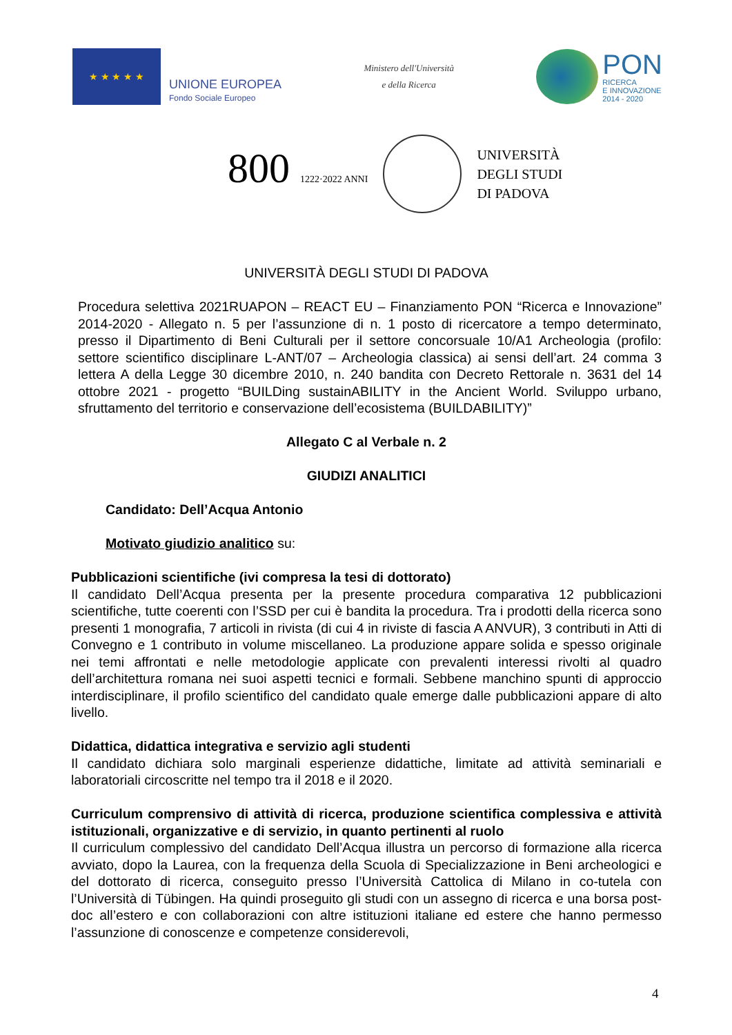★ ★ ★ ★ ★
UNIONE EUROPEA
Fondo Sociale Europeo
Ministero dell'Università
e della Ricerca
PON
RICERCA
E INNOVAZIONE
2014 - 2020
800 1222·2022 ANNI
UNIVERSITÀ
DEGLI STUDI
DI PADOVA
UNIVERSITÀ DEGLI STUDI DI PADOVA
Procedura selettiva 2021RUAPON – REACT EU – Finanziamento PON “Ricerca e Innovazione” 2014-2020 - Allegato n. 5 per l’assunzione di n. 1 posto di ricercatore a tempo determinato, presso il Dipartimento di Beni Culturali per il settore concorsuale 10/A1 Archeologia (profilo: settore scientifico disciplinare L-ANT/07 – Archeologia classica) ai sensi dell’art. 24 comma 3 lettera A della Legge 30 dicembre 2010, n. 240 bandita con Decreto Rettorale n. 3631 del 14 ottobre 2021 - progetto “BUILDing sustainABILITY in the Ancient World. Sviluppo urbano, sfruttamento del territorio e conservazione dell’ecosistema (BUILDABILITY)”
Allegato C al Verbale n. 2
GIUDIZI ANALITICI
Candidato: Dell’Acqua Antonio
Motivato giudizio analitico su:
Pubblicazioni scientifiche (ivi compresa la tesi di dottorato)
Il candidato Dell’Acqua presenta per la presente procedura comparativa 12 pubblicazioni scientifiche, tutte coerenti con l’SSD per cui è bandita la procedura. Tra i prodotti della ricerca sono presenti 1 monografia, 7 articoli in rivista (di cui 4 in riviste di fascia A ANVUR), 3 contributi in Atti di Convegno e 1 contributo in volume miscellaneo. La produzione appare solida e spesso originale nei temi affrontati e nelle metodologie applicate con prevalenti interessi rivolti al quadro dell’architettura romana nei suoi aspetti tecnici e formali. Sebbene manchino spunti di approccio interdisciplinare, il profilo scientifico del candidato quale emerge dalle pubblicazioni appare di alto livello.
Didattica, didattica integrativa e servizio agli studenti
Il candidato dichiara solo marginali esperienze didattiche, limitate ad attività seminariali e laboratoriali circoscritte nel tempo tra il 2018 e il 2020.
Curriculum comprensivo di attività di ricerca, produzione scientifica complessiva e attività istituzionali, organizzative e di servizio, in quanto pertinenti al ruolo
Il curriculum complessivo del candidato Dell’Acqua illustra un percorso di formazione alla ricerca avviato, dopo la Laurea, con la frequenza della Scuola di Specializzazione in Beni archeologici e del dottorato di ricerca, conseguito presso l’Università Cattolica di Milano in co-tutela con l’Università di Tübingen. Ha quindi proseguito gli studi con un assegno di ricerca e una borsa post-doc all’estero e con collaborazioni con altre istituzioni italiane ed estere che hanno permesso l’assunzione di conoscenze e competenze considerevoli,
4